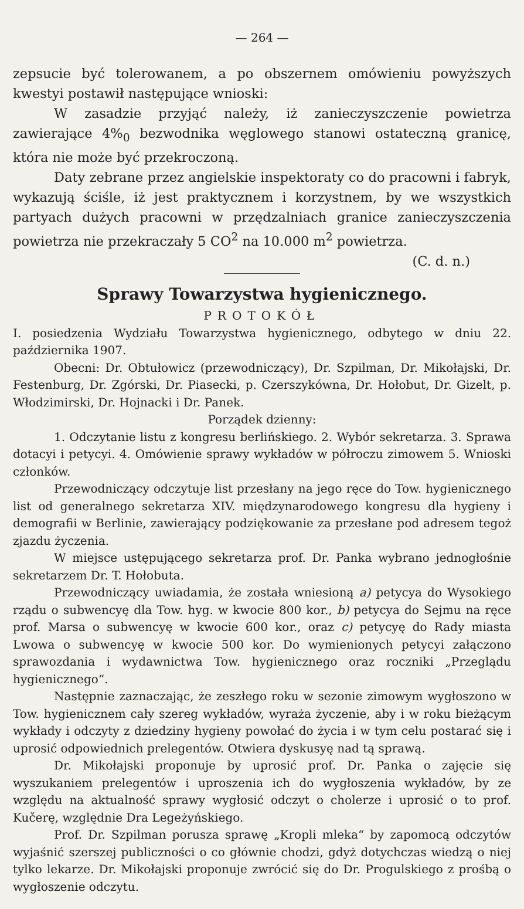— 264 —
zepsucie być tolerowanem, a po obszernem omówieniu powyższych kwestyi postawił następujące wnioski:
W zasadzie przyjąć należy, iż zanieczyszczenie powietrza zawierające 4%<sub>0</sub> bezwodnika węglowego stanowi ostateczną granicę, która nie może być przekroczoną.
Daty zebrane przez angielskie inspektoraty co do pracowni i fabryk, wykazują ściśle, iż jest praktycznem i korzystnem, by we wszystkich partyach dużych pracowni w przędzalniach granice zanieczyszczenia powietrza nie przekraczały 5 CO<sup>2</sup> na 10.000 m<sup>2</sup> powietrza. (C. d. n.)
Sprawy Towarzystwa hygienicznego.
PROTOKÓŁ
I. posiedzenia Wydziału Towarzystwa hygienicznego, odbytego w dniu 22. października 1907.
Obecni: Dr. Obtułowicz (przewodniczący), Dr. Szpilman, Dr. Mikołajski, Dr. Festenburg, Dr. Zgórski, Dr. Piasecki, p. Czerszykówna, Dr. Hołobut, Dr. Gizelt, p. Włodzimirski, Dr. Hojnacki i Dr. Panek.
Porządek dzienny:
1. Odczytanie listu z kongresu berlińskiego. 2. Wybór sekretarza. 3. Sprawa dotacyi i petycyi. 4. Omówienie sprawy wykładów w półroczu zimowem 5. Wnioski członków.
Przewodniczący odczytuje list przesłany na jego ręce do Tow. hygienicznego list od generalnego sekretarza XIV. międzynarodowego kongresu dla hygieny i demografii w Berlinie, zawierający podziękowanie za przesłane pod adresem tegoż zjazdu życzenia.
W miejsce ustępującego sekretarza prof. Dr. Panka wybrano jednogłośnie sekretarzem Dr. T. Hołobuta.
Przewodniczący uwiadamia, że została wniesioną a) petycya do Wysokiego rządu o subwencyę dla Tow. hyg. w kwocie 800 kor., b) petycya do Sejmu na ręce prof. Marsa o subwencyę w kwocie 600 kor., oraz c) petycyę do Rady miasta Lwowa o subwencyę w kwocie 500 kor. Do wymienionych petycyi załączono sprawozdania i wydawnictwa Tow. hygienicznego oraz roczniki „Przeglądu hygienicznego“.
Następnie zaznaczając, że zeszłego roku w sezonie zimowym wygłoszono w Tow. hygienicznem cały szereg wykładów, wyraża życzenie, aby i w roku bieżącym wykłady i odczyty z dziedziny hygieny powołać do życia i w tym celu postarać się i uprosić odpowiednich prelegentów. Otwiera dyskusyę nad tą sprawą.
Dr. Mikołajski proponuje by uprosić prof. Dr. Panka o zajęcie się wyszukaniem prelegentów i uproszenia ich do wygłoszenia wykładów, by ze względu na aktualność sprawy wygłosić odczyt o cholerze i uprosić o to prof. Kučerę, względnie Dra Legeżyńskiego.
Prof. Dr. Szpilman porusza sprawę „Kropli mleka“ by zapomocą odczytów wyjaśnić szerszej publiczności o co głównie chodzi, gdyż dotychczas wiedzą o niej tylko lekarze. Dr. Mikołajski proponuje zwrócić się do Dr. Progulskiego z prośbą o wygłoszenie odczytu.